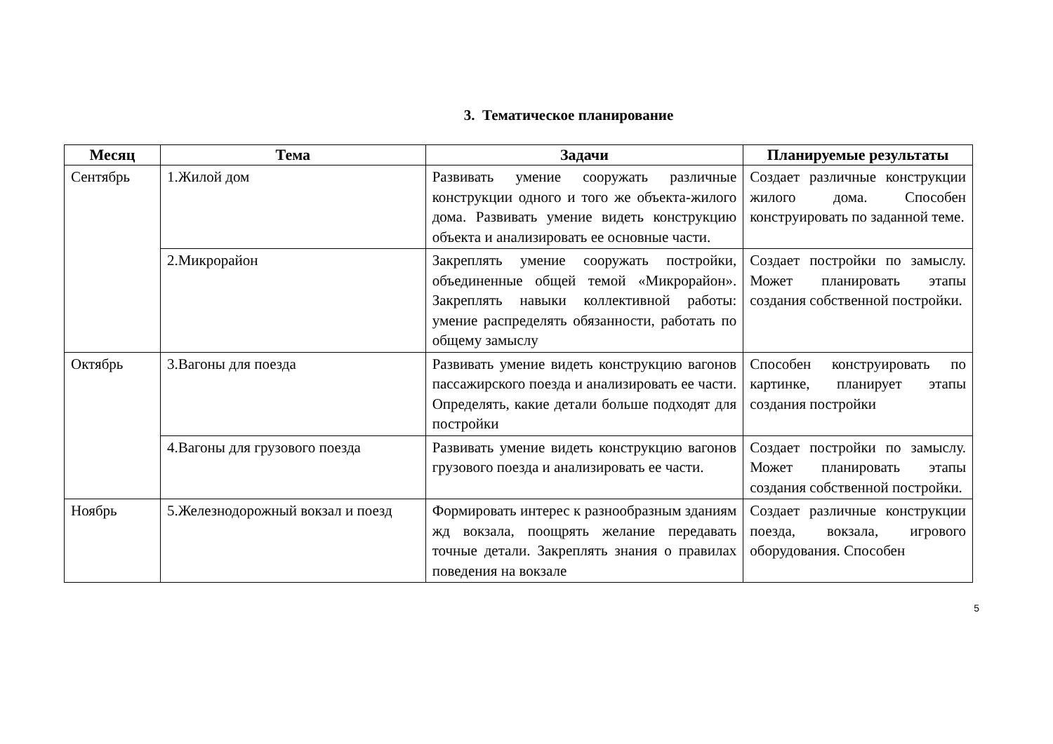3. Тематическое планирование
| Месяц | Тема | Задачи | Планируемые результаты |
| --- | --- | --- | --- |
| Сентябрь | 1.Жилой дом | Развивать умение сооружать различные конструкции одного и того же объекта-жилого дома. Развивать умение видеть конструкцию объекта и анализировать ее основные части. | Создает различные конструкции жилого дома. Способен конструировать по заданной теме. |
| | 2.Микрорайон | Закреплять умение сооружать постройки, объединенные общей темой «Микрорайон». Закреплять навыки коллективной работы: умение распределять обязанности, работать по общему замыслу | Создает постройки по замыслу. Может планировать этапы создания собственной постройки. |
| Октябрь | 3.Вагоны для поезда | Развивать умение видеть конструкцию вагонов пассажирского поезда и анализировать ее части. Определять, какие детали больше подходят для постройки | Способен конструировать по картинке, планирует этапы создания постройки |
| | 4.Вагоны для грузового поезда | Развивать умение видеть конструкцию вагонов грузового поезда и анализировать ее части. | Создает постройки по замыслу. Может планировать этапы создания собственной постройки. |
| Ноябрь | 5.Железнодорожный вокзал и поезд | Формировать интерес к разнообразным зданиям жд вокзала, поощрять желание передавать точные детали. Закреплять знания о правилах поведения на вокзале | Создает различные конструкции поезда, вокзала, игрового оборудования. Способен |
5